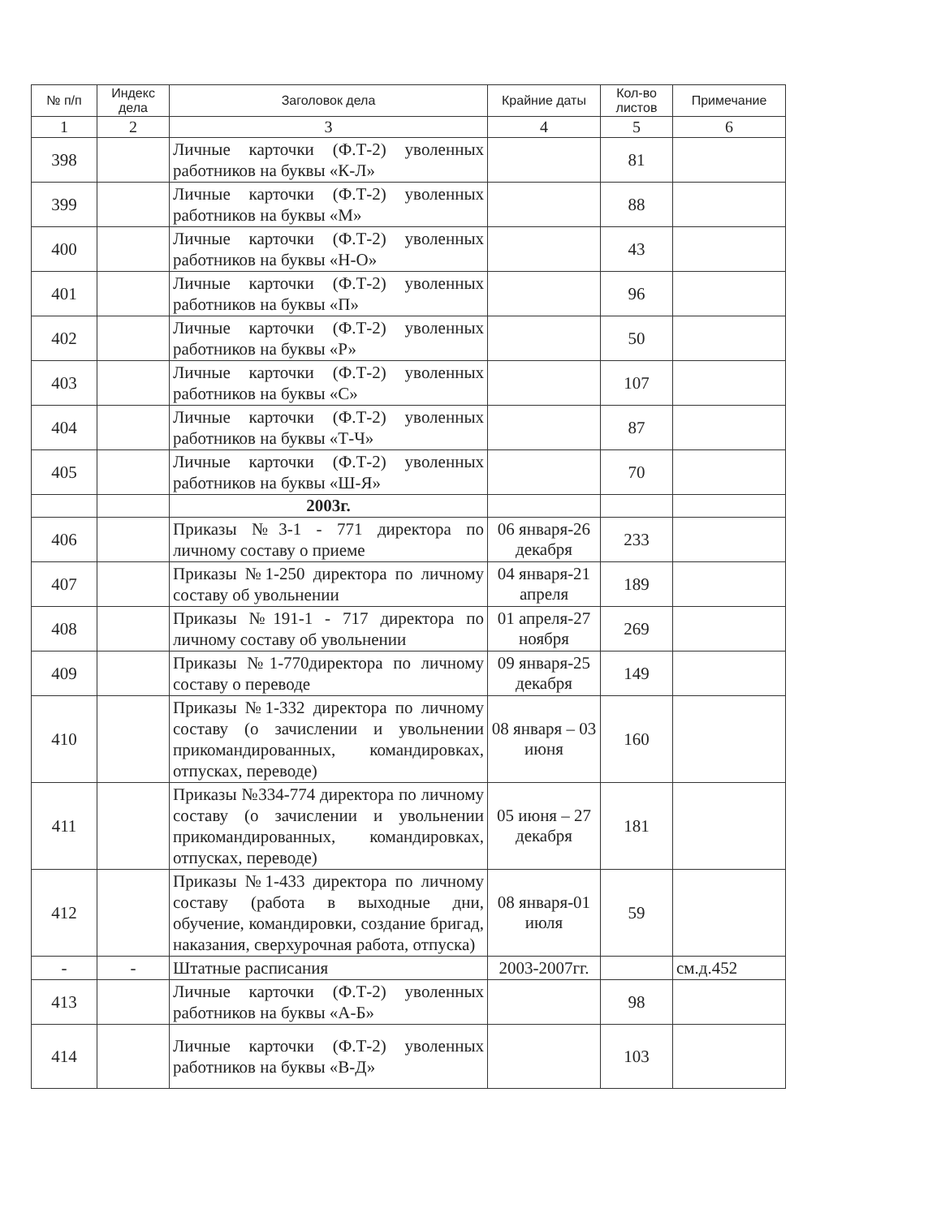| № п/п | Индекс дела | Заголовок дела | Крайние даты | Кол-во листов | Примечание |
| --- | --- | --- | --- | --- | --- |
| 1 | 2 | 3 | 4 | 5 | 6 |
| 398 | | Личные карточки (Ф.Т-2) уволенных работников на буквы «К-Л» | | 81 | |
| 399 | | Личные карточки (Ф.Т-2) уволенных работников на буквы «М» | | 88 | |
| 400 | | Личные карточки (Ф.Т-2) уволенных работников на буквы «Н-О» | | 43 | |
| 401 | | Личные карточки (Ф.Т-2) уволенных работников на буквы «П» | | 96 | |
| 402 | | Личные карточки (Ф.Т-2) уволенных работников на буквы «Р» | | 50 | |
| 403 | | Личные карточки (Ф.Т-2) уволенных работников на буквы «С» | | 107 | |
| 404 | | Личные карточки (Ф.Т-2) уволенных работников на буквы «Т-Ч» | | 87 | |
| 405 | | Личные карточки (Ф.Т-2) уволенных работников на буквы «Ш-Я» | | 70 | |
| | | 2003г. | | | |
| 406 | | Приказы №3-1 - 771 директора по личному составу о приеме | 06 января-26 декабря | 233 | |
| 407 | | Приказы №1-250 директора по личному составу об увольнении | 04 января-21 апреля | 189 | |
| 408 | | Приказы №191-1 - 717 директора по личному составу об увольнении | 01 апреля-27 ноября | 269 | |
| 409 | | Приказы №1-770директора по личному составу о переводе | 09 января-25 декабря | 149 | |
| 410 | | Приказы №1-332 директора по личному составу (о зачислении и увольнении прикомандированных, командировках, отпусках, переводе) | 08 января – 03 июня | 160 | |
| 411 | | Приказы №334-774 директора по личному составу (о зачислении и увольнении прикомандированных, командировках, отпусках, переводе) | 05 июня – 27 декабря | 181 | |
| 412 | | Приказы №1-433 директора по личному составу (работа в выходные дни, обучение, командировки, создание бригад, наказания, сверхурочная работа, отпуска) | 08 января-01 июля | 59 | |
| - | - | Штатные расписания | 2003-2007гг. | | см.д.452 |
| 413 | | Личные карточки (Ф.Т-2) уволенных работников на буквы «А-Б» | | 98 | |
| 414 | | Личные карточки (Ф.Т-2) уволенных работников на буквы «В-Д» | | 103 | |